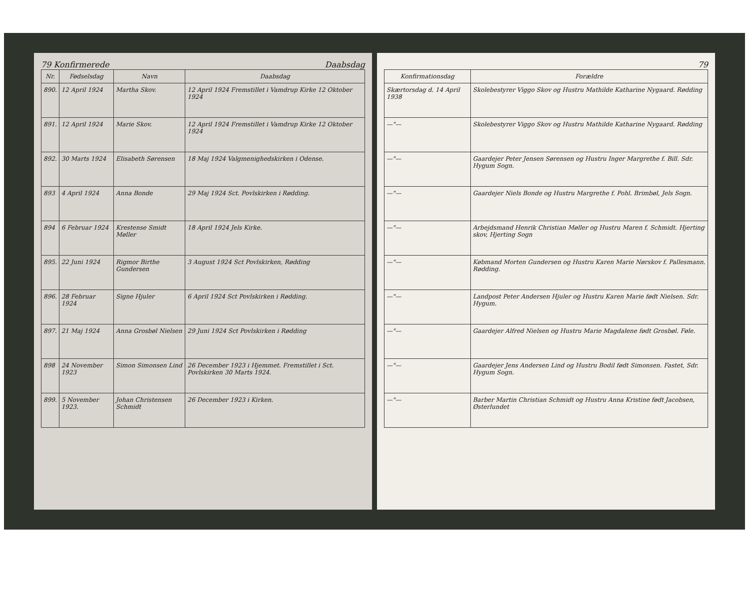79 Konfirmerede Daabsdag
| Nr. | Fødselsdag | Navn | Daabsdag |
| --- | --- | --- | --- |
| 890. | 12 April 1924 | Martha Skov. | 12 April 1924 Fremstillet i Vamdrup Kirke 12 Oktober 1924 |
| 891. | 12 April 1924 | Marie Skov. | 12 April 1924 Fremstillet i Vamdrup Kirke 12 Oktober 1924 |
| 892. | 30 Marts 1924 | Elisabeth Sørensen | 18 Maj 1924 Valgmenighedskirken i Odense. |
| 893 | 4 April 1924 | Anna Bonde | 29 Maj 1924 Sct. Povlskirken i Rødding. |
| 894 | 6 Februar 1924 | Krestense Smidt Møller | 18 April 1924 Jels Kirke. |
| 895. | 22 Juni 1924 | Rigmor Birthe Gundersen | 3 August 1924 Sct Povlskirken, Rødding |
| 896. | 28 Februar 1924 | Signe Hjuler | 6 April 1924 Sct Povlskirken i Rødding. |
| 897. | 21 Maj 1924 | Anna Grosbøl Nielsen | 29 Juni 1924 Sct Povlskirken i Rødding |
| 898 | 24 November 1923 | Simon Simonsen Lind | 26 December 1923 i Hjemmet. Fremstillet i Sct. Povlskirken 30 Marts 1924. |
| 899. | 5 November 1923. | Johan Christensen Schmidt | 26 December 1923 i Kirken. |
79
| Konfirmationsdag | Forældre |
| --- | --- |
| Skærtorsdag d. 14 April 1938 | Skolebestyrer Viggo Skov og Hustru Mathilde Katharine Nygaard. Rødding |
| —"— | Skolebestyrer Viggo Skov og Hustru Mathilde Katharine Nygaard. Rødding |
| —"— | Gaardejer Peter Jensen Sørensen og Hustru Inger Margrethe f. Bill. Sdr. Hygum Sogn. |
| —"— | Gaardejer Niels Bonde og Hustru Margrethe f. Pohl. Brimbøl, Jels Sogn. |
| —"— | Arbejdsmand Henrik Christian Møller og Hustru Maren f. Schmidt. Hjerting skov, Hjerting Sogn |
| —"— | Købmand Morten Gundersen og Hustru Karen Marie Nørskov f. Pallesmann. Rødding. |
| —"— | Landpost Peter Andersen Hjuler og Hustru Karen Marie født Nielsen. Sdr. Hygum. |
| —"— | Gaardejer Alfred Nielsen og Hustru Marie Magdalene født Grosbøl. Føle. |
| —"— | Gaardejer Jens Andersen Lind og Hustru Bodil født Simonsen. Fastet, Sdr. Hygum Sogn. |
| —"— | Barber Martin Christian Schmidt og Hustru Anna Kristine født Jacobsen, Østerlundet |